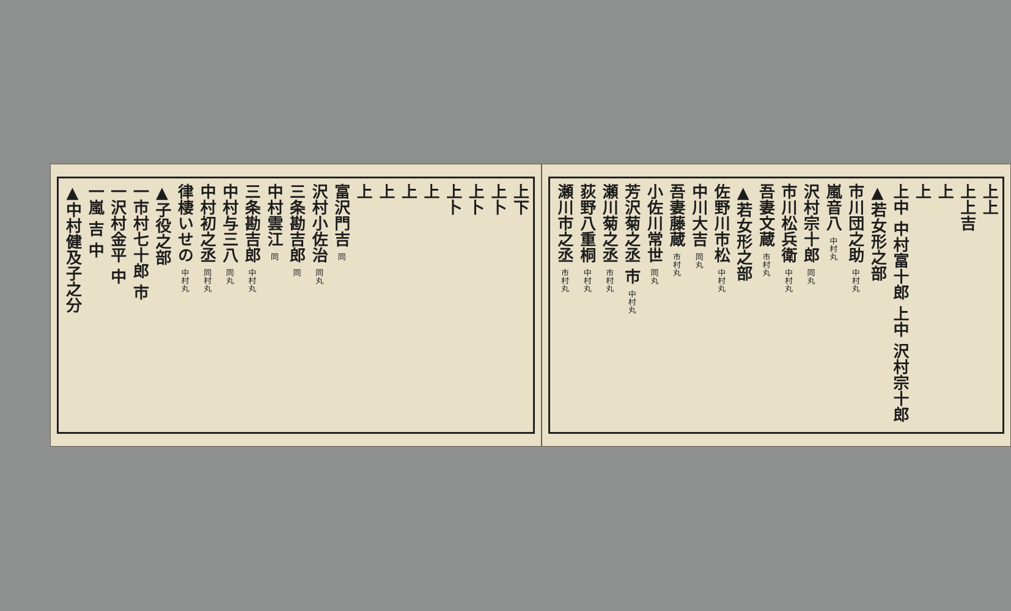上下
上卜
上卜
上卜
上
上
上
上
富沢門吉 同
沢村小佐治 同丸
三条勘吉郎 同
中村雲江 同
三条勘吉郎 中村丸
中村与三八 同丸
中村初之丞 同村丸
律棲いせの 中村丸
▲子役之部
一市村七十郎 市
一沢村金平 中
一嵐 吉 中
▲中村健及子之分
上上
上上吉
上
上
上中 中村富十郎 上中 沢村宗十郎
▲若女形之部
市川団之助 中村丸
嵐音八 中村丸
沢村宗十郎 同丸
市川松兵衛 中村丸
吾妻文蔵 市村丸
▲若女形之部
佐野川市松 中村丸
中川大吉 同丸
吾妻藤蔵 市村丸
小佐川常世 同丸
芳沢菊之丞 市 中村丸
瀬川菊之丞 市村丸
荻野八重桐 中村丸
瀬川市之丞 市村丸